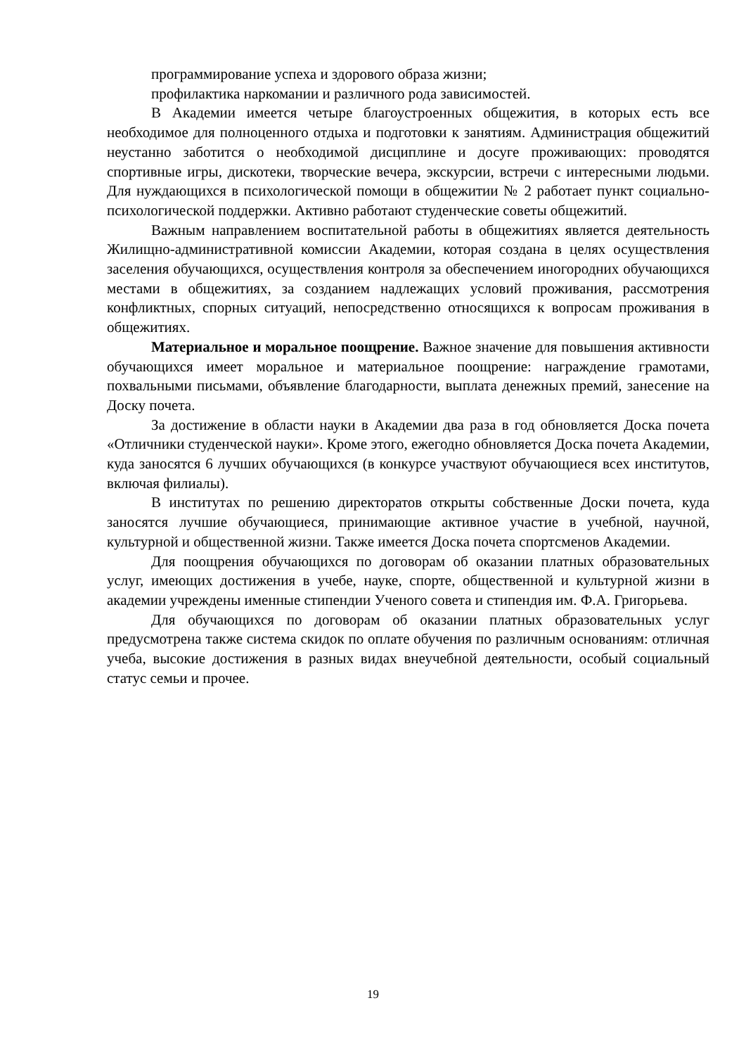программирование успеха и здорового образа жизни;
профилактика наркомании и различного рода зависимостей.
В Академии имеется четыре благоустроенных общежития, в которых есть все необходимое для полноценного отдыха и подготовки к занятиям. Администрация общежитий неустанно заботится о необходимой дисциплине и досуге проживающих: проводятся спортивные игры, дискотеки, творческие вечера, экскурсии, встречи с интересными людьми. Для нуждающихся в психологической помощи в общежитии № 2 работает пункт социально-психологической поддержки. Активно работают студенческие советы общежитий.
Важным направлением воспитательной работы в общежитиях является деятельность Жилищно-административной комиссии Академии, которая создана в целях осуществления заселения обучающихся, осуществления контроля за обеспечением иногородних обучающихся местами в общежитиях, за созданием надлежащих условий проживания, рассмотрения конфликтных, спорных ситуаций, непосредственно относящихся к вопросам проживания в общежитиях.
Материальное и моральное поощрение. Важное значение для повышения активности обучающихся имеет моральное и материальное поощрение: награждение грамотами, похвальными письмами, объявление благодарности, выплата денежных премий, занесение на Доску почета.
За достижение в области науки в Академии два раза в год обновляется Доска почета «Отличники студенческой науки». Кроме этого, ежегодно обновляется Доска почета Академии, куда заносятся 6 лучших обучающихся (в конкурсе участвуют обучающиеся всех институтов, включая филиалы).
В институтах по решению директоратов открыты собственные Доски почета, куда заносятся лучшие обучающиеся, принимающие активное участие в учебной, научной, культурной и общественной жизни. Также имеется Доска почета спортсменов Академии.
Для поощрения обучающихся по договорам об оказании платных образовательных услуг, имеющих достижения в учебе, науке, спорте, общественной и культурной жизни в академии учреждены именные стипендии Ученого совета и стипендия им. Ф.А. Григорьева.
Для обучающихся по договорам об оказании платных образовательных услуг предусмотрена также система скидок по оплате обучения по различным основаниям: отличная учеба, высокие достижения в разных видах внеучебной деятельности, особый социальный статус семьи и прочее.
19